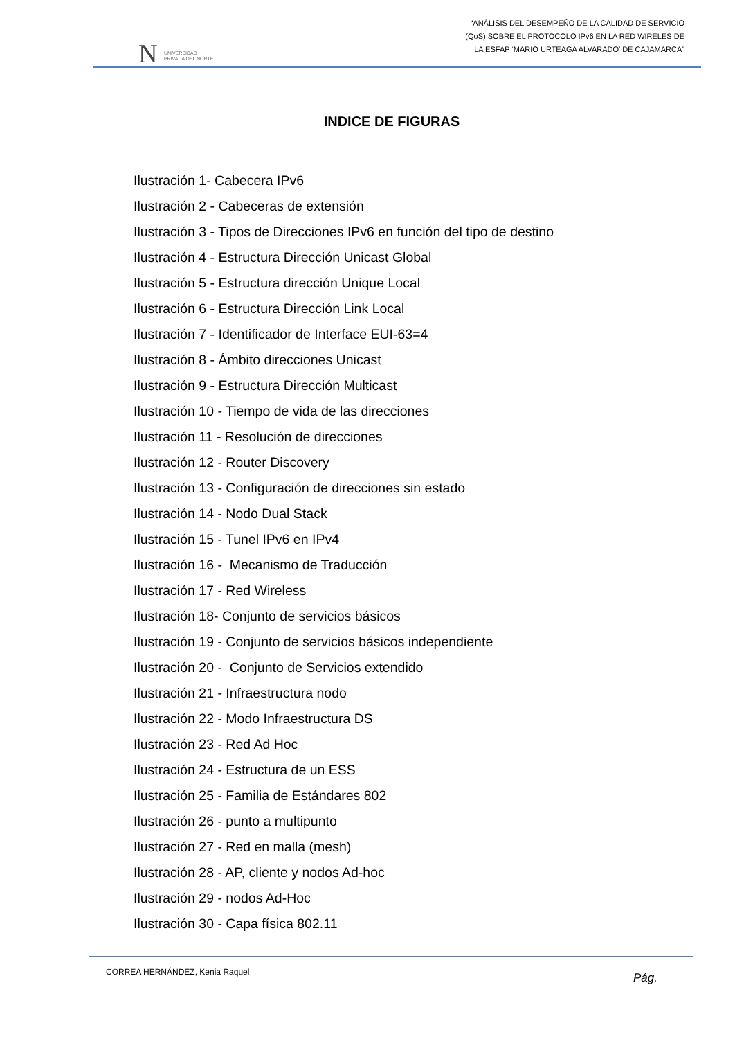N UNIVERSIDAD
PRIVADA DEL NORTE
“ANÁLISIS DEL DESEMPEÑO DE LA CALIDAD DE SERVICIO
(QoS) SOBRE EL PROTOCOLO IPv6 EN LA RED WIRELES DE
LA ESFAP ‘MARIO URTEAGA ALVARADO’ DE CAJAMARCA”
INDICE DE FIGURAS
Ilustración 1- Cabecera IPv6
Ilustración 2 - Cabeceras de extensión
Ilustración 3 - Tipos de Direcciones IPv6 en función del tipo de destino
Ilustración 4 - Estructura Dirección Unicast Global
Ilustración 5 - Estructura dirección Unique Local
Ilustración 6 - Estructura Dirección Link Local
Ilustración 7 - Identificador de Interface EUI-63=4
Ilustración 8 - Ámbito direcciones Unicast
Ilustración 9 - Estructura Dirección Multicast
Ilustración 10 - Tiempo de vida de las direcciones
Ilustración 11 - Resolución de direcciones
Ilustración 12 - Router Discovery
Ilustración 13 - Configuración de direcciones sin estado
Ilustración 14 - Nodo Dual Stack
Ilustración 15 - Tunel IPv6 en IPv4
Ilustración 16 - Mecanismo de Traducción
Ilustración 17 - Red Wireless
Ilustración 18- Conjunto de servicios básicos
Ilustración 19 - Conjunto de servicios básicos independiente
Ilustración 20 - Conjunto de Servicios extendido
Ilustración 21 - Infraestructura nodo
Ilustración 22 - Modo Infraestructura DS
Ilustración 23 - Red Ad Hoc
Ilustración 24 - Estructura de un ESS
Ilustración 25 - Familia de Estándares 802
Ilustración 26 - punto a multipunto
Ilustración 27 - Red en malla (mesh)
Ilustración 28 - AP, cliente y nodos Ad-hoc
Ilustración 29 - nodos Ad-Hoc
Ilustración 30 - Capa física 802.11
CORREA HERNÁNDEZ, Kenia Raquel Pág.